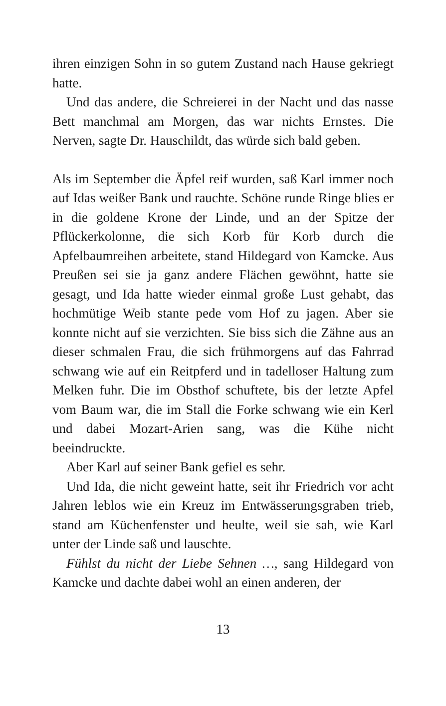ihren einzigen Sohn in so gutem Zustand nach Hause gekriegt hatte.
Und das andere, die Schreierei in der Nacht und das nasse Bett manchmal am Morgen, das war nichts Ernstes. Die Nerven, sagte Dr. Hauschildt, das würde sich bald geben.
Als im September die Äpfel reif wurden, saß Karl immer noch auf Idas weißer Bank und rauchte. Schöne runde Ringe blies er in die goldene Krone der Linde, und an der Spitze der Pflückerkolonne, die sich Korb für Korb durch die Apfelbaumreihen arbeitete, stand Hildegard von Kamcke. Aus Preußen sei sie ja ganz andere Flächen gewöhnt, hatte sie gesagt, und Ida hatte wieder einmal große Lust gehabt, das hochmütige Weib stante pede vom Hof zu jagen. Aber sie konnte nicht auf sie verzichten. Sie biss sich die Zähne aus an dieser schmalen Frau, die sich frühmorgens auf das Fahrrad schwang wie auf ein Reitpferd und in tadelloser Haltung zum Melken fuhr. Die im Obsthof schuftete, bis der letzte Apfel vom Baum war, die im Stall die Forke schwang wie ein Kerl und dabei Mozart-Arien sang, was die Kühe nicht beeindruckte.
Aber Karl auf seiner Bank gefiel es sehr.
Und Ida, die nicht geweint hatte, seit ihr Friedrich vor acht Jahren leblos wie ein Kreuz im Entwässerungsgraben trieb, stand am Küchenfenster und heulte, weil sie sah, wie Karl unter der Linde saß und lauschte.
Fühlst du nicht der Liebe Sehnen …, sang Hildegard von Kamcke und dachte dabei wohl an einen anderen, der
13